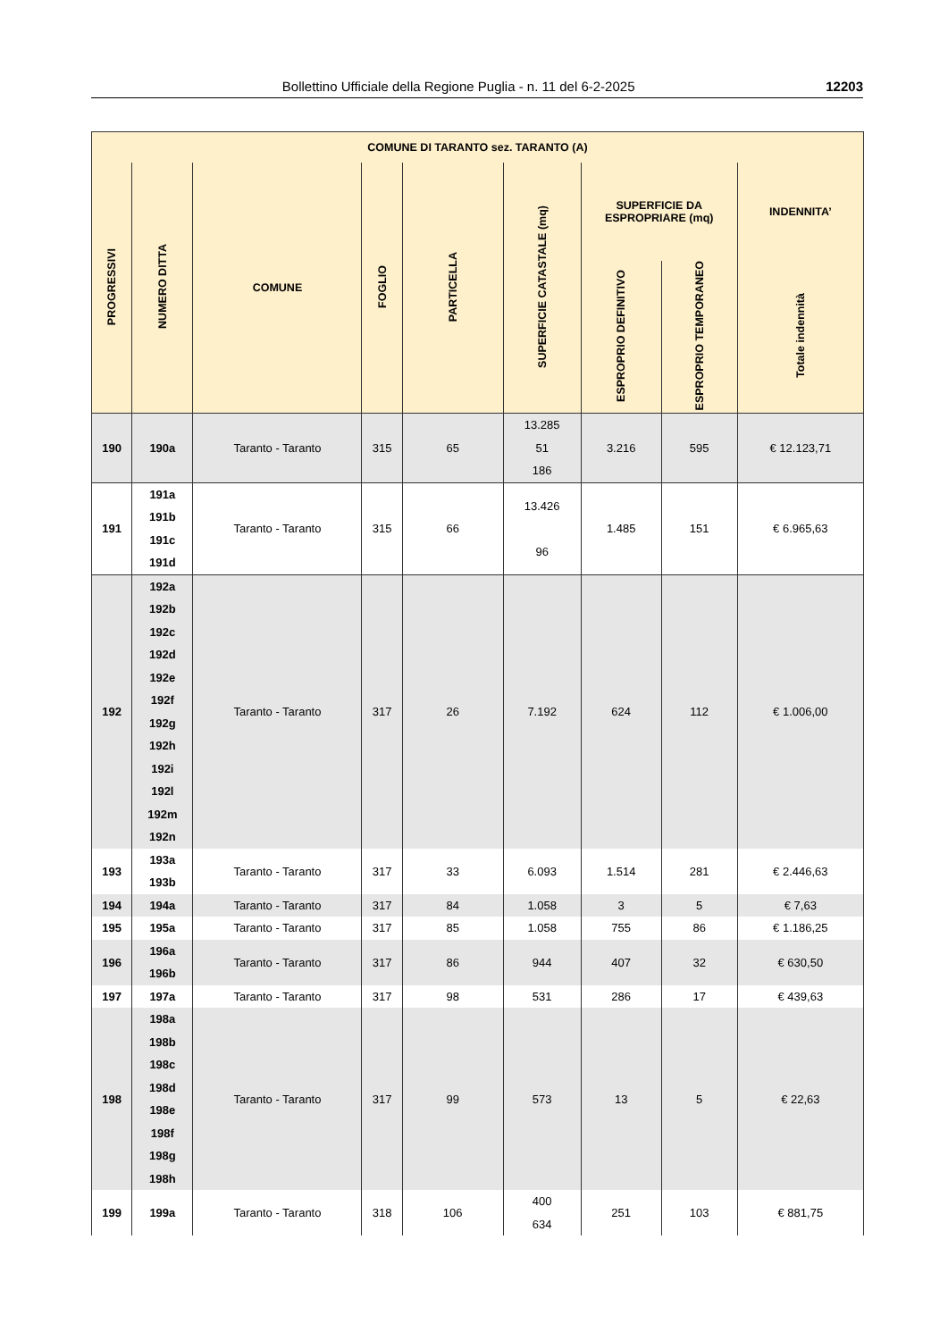Bollettino Ufficiale della Regione Puglia - n. 11 del 6-2-2025 12203
| COMUNE DI TARANTO sez. TARANTO (A) | | | | | | | | |
| --- | --- | --- | --- | --- | --- | --- | --- | --- |
| PROGRESSIVI | NUMERO DITTA | COMUNE | FOGLIO | PARTICELLA | SUPERFICIE CATASTALE (mq) | SUPERFICIE DA ESPROPRIARE (mq) | | INDENNITA’ |
| | | | | | | ESPROPRIO DEFINITIVO | ESPROPRIO TEMPORANEO | Totale indennità |
| 190 | 190a | Taranto - Taranto | 315 | 65 | 13.285 51 186 | 3.216 | 595 | € 12.123,71 |
| 191 | 191a 191b 191c 191d | Taranto - Taranto | 315 | 66 | 13.426 96 | 1.485 | 151 | € 6.965,63 |
| 192 | 192a 192b 192c 192d 192e 192f 192g 192h 192i 192l 192m 192n | Taranto - Taranto | 317 | 26 | 7.192 | 624 | 112 | € 1.006,00 |
| 193 | 193a 193b | Taranto - Taranto | 317 | 33 | 6.093 | 1.514 | 281 | € 2.446,63 |
| 194 | 194a | Taranto - Taranto | 317 | 84 | 1.058 | 3 | 5 | € 7,63 |
| 195 | 195a | Taranto - Taranto | 317 | 85 | 1.058 | 755 | 86 | € 1.186,25 |
| 196 | 196a 196b | Taranto - Taranto | 317 | 86 | 944 | 407 | 32 | € 630,50 |
| 197 | 197a | Taranto - Taranto | 317 | 98 | 531 | 286 | 17 | € 439,63 |
| 198 | 198a 198b 198c 198d 198e 198f 198g 198h | Taranto - Taranto | 317 | 99 | 573 | 13 | 5 | € 22,63 |
| 199 | 199a | Taranto - Taranto | 318 | 106 | 400 634 | 251 | 103 | € 881,75 |